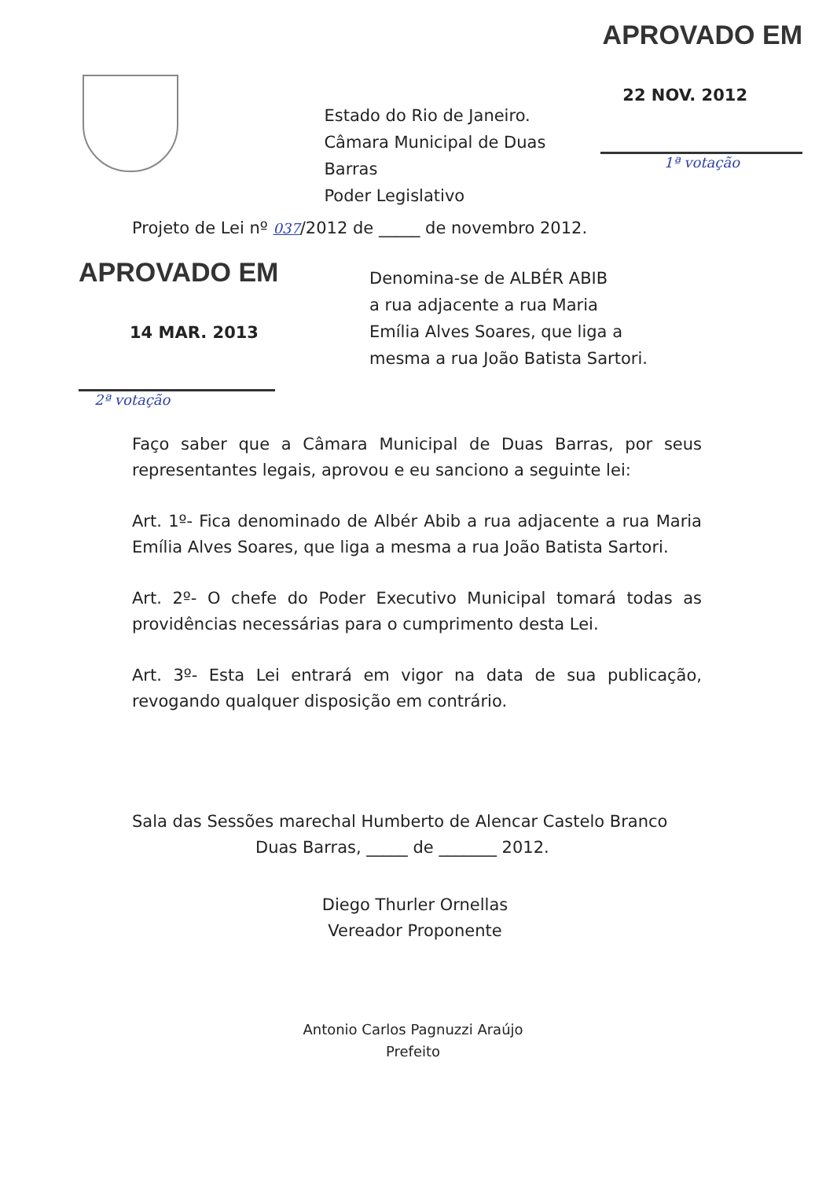Estado do Rio de Janeiro.
Câmara Municipal de Duas Barras
Poder Legislativo
APROVADO EM
22 NOV. 2012
1ª votação
Projeto de Lei nº 037/2012 de _____ de novembro 2012.
APROVADO EM
14 MAR. 2013
2ª votação
Denomina-se de ALBÉR ABIB
a rua adjacente a rua Maria
Emília Alves Soares, que liga a
mesma a rua João Batista Sartori.
Faço saber que a Câmara Municipal de Duas Barras, por seus representantes legais, aprovou e eu sanciono a seguinte lei:
Art. 1º- Fica denominado de Albér Abib a rua adjacente a rua Maria Emília Alves Soares, que liga a mesma a rua João Batista Sartori.
Art. 2º- O chefe do Poder Executivo Municipal tomará todas as providências necessárias para o cumprimento desta Lei.
Art. 3º- Esta Lei entrará em vigor na data de sua publicação, revogando qualquer disposição em contrário.
Sala das Sessões marechal Humberto de Alencar Castelo Branco
Duas Barras, _____ de _______ 2012.
Diego Thurler Ornellas
Vereador Proponente
Antonio Carlos Pagnuzzi Araújo
Prefeito